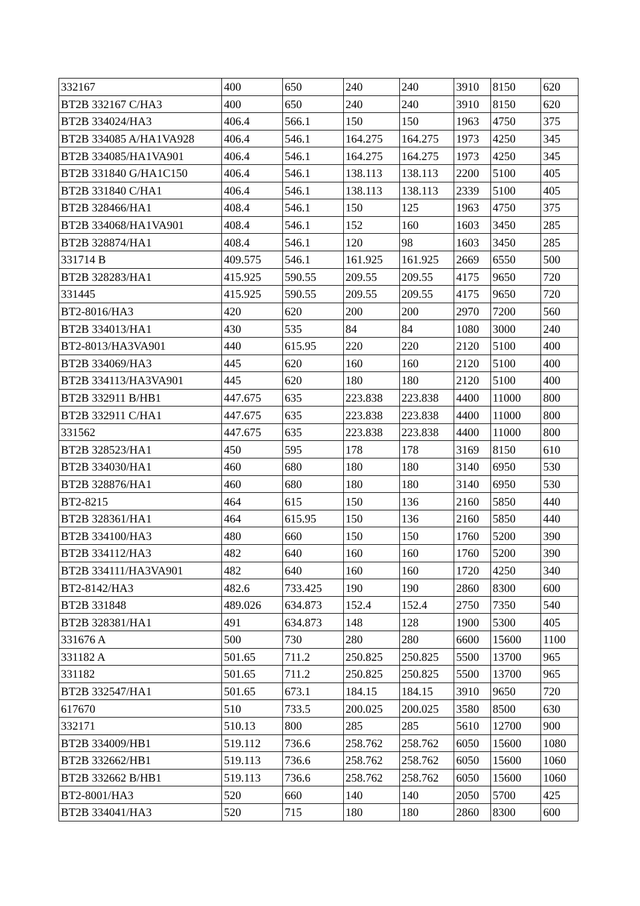| 332167 | 400 | 650 | 240 | 240 | 3910 | 8150 | 620 |
| BT2B 332167 C/HA3 | 400 | 650 | 240 | 240 | 3910 | 8150 | 620 |
| BT2B 334024/HA3 | 406.4 | 566.1 | 150 | 150 | 1963 | 4750 | 375 |
| BT2B 334085 A/HA1VA928 | 406.4 | 546.1 | 164.275 | 164.275 | 1973 | 4250 | 345 |
| BT2B 334085/HA1VA901 | 406.4 | 546.1 | 164.275 | 164.275 | 1973 | 4250 | 345 |
| BT2B 331840 G/HA1C150 | 406.4 | 546.1 | 138.113 | 138.113 | 2200 | 5100 | 405 |
| BT2B 331840 C/HA1 | 406.4 | 546.1 | 138.113 | 138.113 | 2339 | 5100 | 405 |
| BT2B 328466/HA1 | 408.4 | 546.1 | 150 | 125 | 1963 | 4750 | 375 |
| BT2B 334068/HA1VA901 | 408.4 | 546.1 | 152 | 160 | 1603 | 3450 | 285 |
| BT2B 328874/HA1 | 408.4 | 546.1 | 120 | 98 | 1603 | 3450 | 285 |
| 331714 B | 409.575 | 546.1 | 161.925 | 161.925 | 2669 | 6550 | 500 |
| BT2B 328283/HA1 | 415.925 | 590.55 | 209.55 | 209.55 | 4175 | 9650 | 720 |
| 331445 | 415.925 | 590.55 | 209.55 | 209.55 | 4175 | 9650 | 720 |
| BT2-8016/HA3 | 420 | 620 | 200 | 200 | 2970 | 7200 | 560 |
| BT2B 334013/HA1 | 430 | 535 | 84 | 84 | 1080 | 3000 | 240 |
| BT2-8013/HA3VA901 | 440 | 615.95 | 220 | 220 | 2120 | 5100 | 400 |
| BT2B 334069/HA3 | 445 | 620 | 160 | 160 | 2120 | 5100 | 400 |
| BT2B 334113/HA3VA901 | 445 | 620 | 180 | 180 | 2120 | 5100 | 400 |
| BT2B 332911 B/HB1 | 447.675 | 635 | 223.838 | 223.838 | 4400 | 11000 | 800 |
| BT2B 332911 C/HA1 | 447.675 | 635 | 223.838 | 223.838 | 4400 | 11000 | 800 |
| 331562 | 447.675 | 635 | 223.838 | 223.838 | 4400 | 11000 | 800 |
| BT2B 328523/HA1 | 450 | 595 | 178 | 178 | 3169 | 8150 | 610 |
| BT2B 334030/HA1 | 460 | 680 | 180 | 180 | 3140 | 6950 | 530 |
| BT2B 328876/HA1 | 460 | 680 | 180 | 180 | 3140 | 6950 | 530 |
| BT2-8215 | 464 | 615 | 150 | 136 | 2160 | 5850 | 440 |
| BT2B 328361/HA1 | 464 | 615.95 | 150 | 136 | 2160 | 5850 | 440 |
| BT2B 334100/HA3 | 480 | 660 | 150 | 150 | 1760 | 5200 | 390 |
| BT2B 334112/HA3 | 482 | 640 | 160 | 160 | 1760 | 5200 | 390 |
| BT2B 334111/HA3VA901 | 482 | 640 | 160 | 160 | 1720 | 4250 | 340 |
| BT2-8142/HA3 | 482.6 | 733.425 | 190 | 190 | 2860 | 8300 | 600 |
| BT2B 331848 | 489.026 | 634.873 | 152.4 | 152.4 | 2750 | 7350 | 540 |
| BT2B 328381/HA1 | 491 | 634.873 | 148 | 128 | 1900 | 5300 | 405 |
| 331676 A | 500 | 730 | 280 | 280 | 6600 | 15600 | 1100 |
| 331182 A | 501.65 | 711.2 | 250.825 | 250.825 | 5500 | 13700 | 965 |
| 331182 | 501.65 | 711.2 | 250.825 | 250.825 | 5500 | 13700 | 965 |
| BT2B 332547/HA1 | 501.65 | 673.1 | 184.15 | 184.15 | 3910 | 9650 | 720 |
| 617670 | 510 | 733.5 | 200.025 | 200.025 | 3580 | 8500 | 630 |
| 332171 | 510.13 | 800 | 285 | 285 | 5610 | 12700 | 900 |
| BT2B 334009/HB1 | 519.112 | 736.6 | 258.762 | 258.762 | 6050 | 15600 | 1080 |
| BT2B 332662/HB1 | 519.113 | 736.6 | 258.762 | 258.762 | 6050 | 15600 | 1060 |
| BT2B 332662 B/HB1 | 519.113 | 736.6 | 258.762 | 258.762 | 6050 | 15600 | 1060 |
| BT2-8001/HA3 | 520 | 660 | 140 | 140 | 2050 | 5700 | 425 |
| BT2B 334041/HA3 | 520 | 715 | 180 | 180 | 2860 | 8300 | 600 |